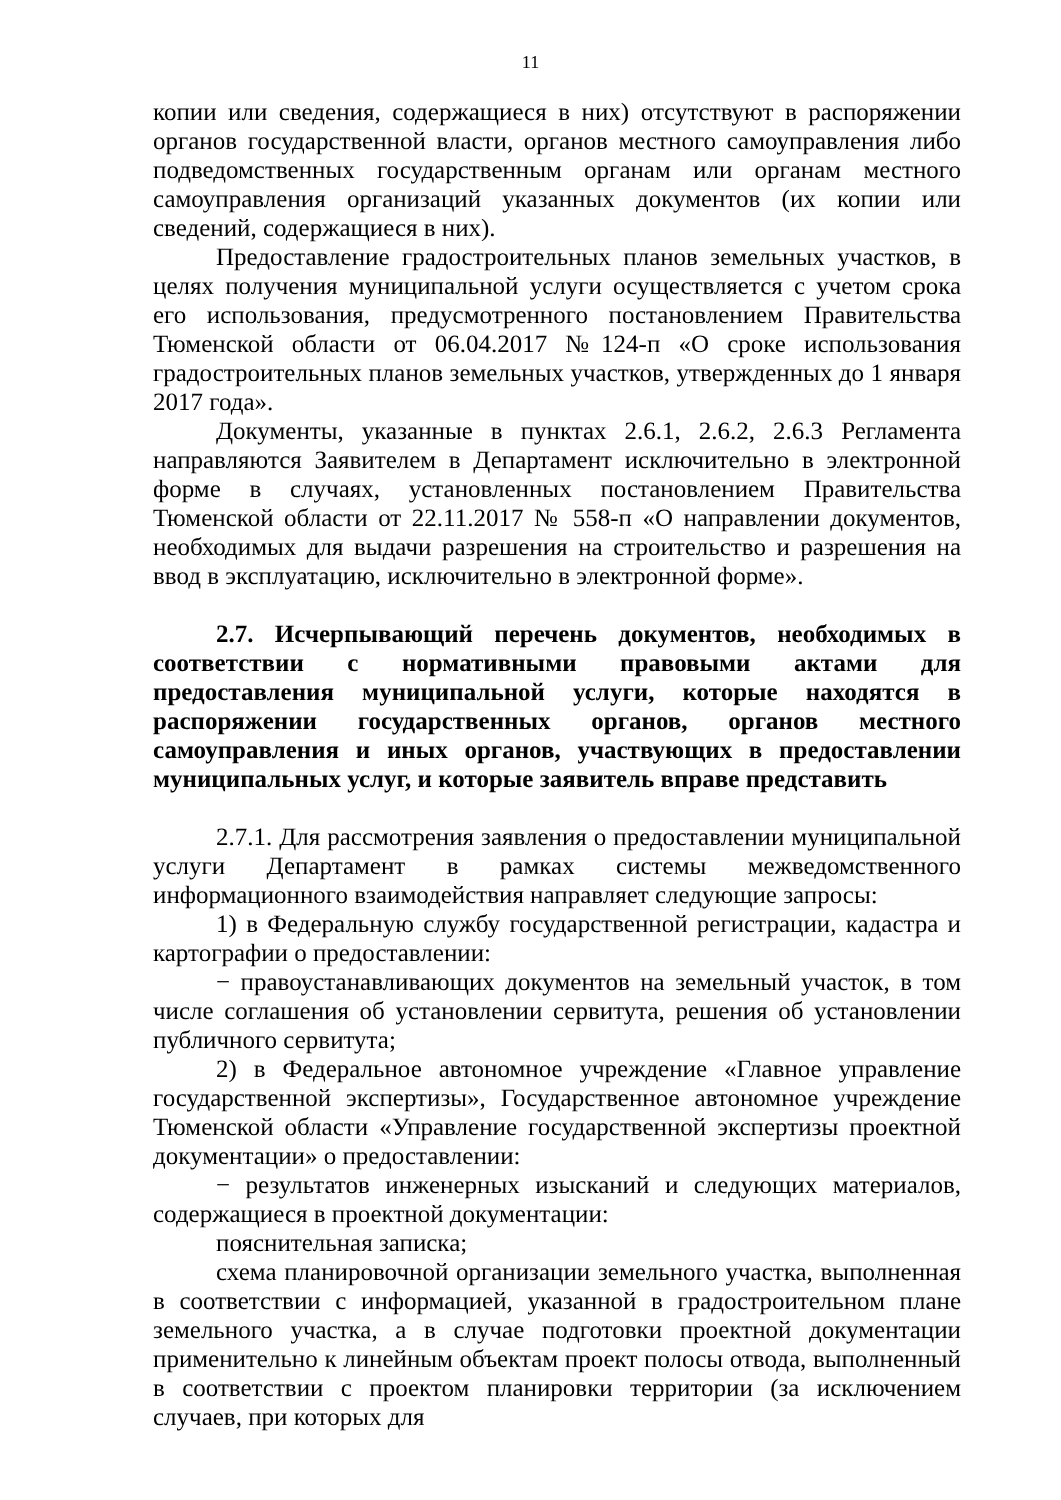11
копии или сведения, содержащиеся в них) отсутствуют в распоряжении органов государственной власти, органов местного самоуправления либо подведомственных государственным органам или органам местного самоуправления организаций указанных документов (их копии или сведений, содержащиеся в них).
Предоставление градостроительных планов земельных участков, в целях получения муниципальной услуги осуществляется с учетом срока его использования, предусмотренного постановлением Правительства Тюменской области от 06.04.2017 №124-п «О сроке использования градостроительных планов земельных участков, утвержденных до 1 января 2017 года».
Документы, указанные в пунктах 2.6.1, 2.6.2, 2.6.3 Регламента направляются Заявителем в Департамент исключительно в электронной форме в случаях, установленных постановлением Правительства Тюменской области от 22.11.2017 № 558-п «О направлении документов, необходимых для выдачи разрешения на строительство и разрешения на ввод в эксплуатацию, исключительно в электронной форме».
2.7. Исчерпывающий перечень документов, необходимых в соответствии с нормативными правовыми актами для предоставления муниципальной услуги, которые находятся в распоряжении государственных органов, органов местного самоуправления и иных органов, участвующих в предоставлении муниципальных услуг, и которые заявитель вправе представить
2.7.1. Для рассмотрения заявления о предоставлении муниципальной услуги Департамент в рамках системы межведомственного информационного взаимодействия направляет следующие запросы:
1) в Федеральную службу государственной регистрации, кадастра и картографии о предоставлении:
− правоустанавливающих документов на земельный участок, в том числе соглашения об установлении сервитута, решения об установлении публичного сервитута;
2) в Федеральное автономное учреждение «Главное управление государственной экспертизы», Государственное автономное учреждение Тюменской области «Управление государственной экспертизы проектной документации» о предоставлении:
− результатов инженерных изысканий и следующих материалов, содержащиеся в проектной документации:
пояснительная записка;
схема планировочной организации земельного участка, выполненная в соответствии с информацией, указанной в градостроительном плане земельного участка, а в случае подготовки проектной документации применительно к линейным объектам проект полосы отвода, выполненный в соответствии с проектом планировки территории (за исключением случаев, при которых для